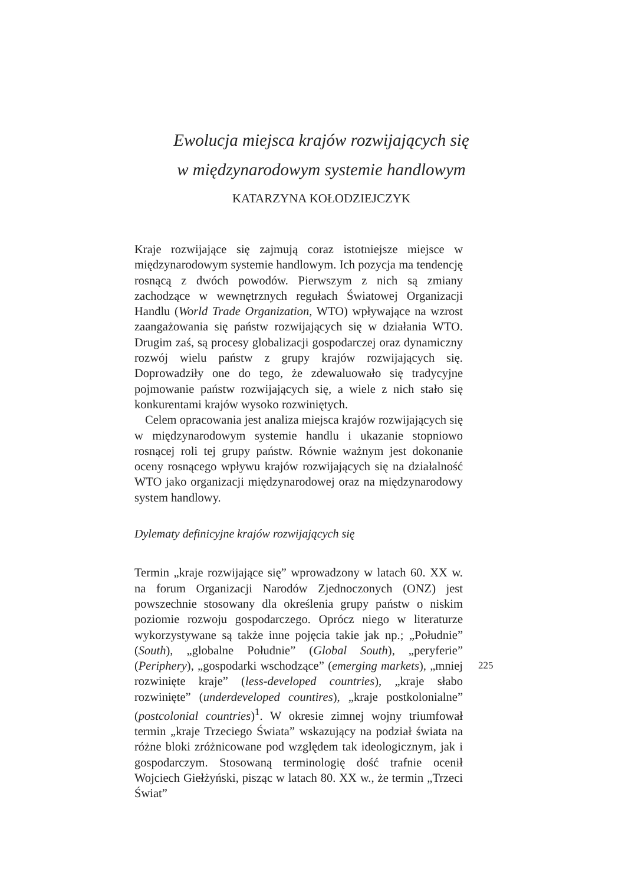Ewolucja miejsca krajów rozwijających się
w międzynarodowym systemie handlowym
KATARZYNA KOŁODZIEJCZYK
Kraje rozwijające się zajmują coraz istotniejsze miejsce w międzynarodowym systemie handlowym. Ich pozycja ma tendencję rosnącą z dwóch powodów. Pierwszym z nich są zmiany zachodzące w wewnętrznych regułach Światowej Organizacji Handlu (World Trade Organization, WTO) wpływające na wzrost zaangażowania się państw rozwijających się w działania WTO. Drugim zaś, są procesy globalizacji gospodarczej oraz dynamiczny rozwój wielu państw z grupy krajów rozwijających się. Doprowadziły one do tego, że zdewaluowało się tradycyjne pojmowanie państw rozwijających się, a wiele z nich stało się konkurentami krajów wysoko rozwiniętych.
Celem opracowania jest analiza miejsca krajów rozwijających się w międzynarodowym systemie handlu i ukazanie stopniowo rosnącej roli tej grupy państw. Równie ważnym jest dokonanie oceny rosnącego wpływu krajów rozwijających się na działalność WTO jako organizacji międzynarodowej oraz na międzynarodowy system handlowy.
Dylematy definicyjne krajów rozwijających się
Termin „kraje rozwijające się” wprowadzony w latach 60. XX w. na forum Organizacji Narodów Zjednoczonych (ONZ) jest powszechnie stosowany dla określenia grupy państw o niskim poziomie rozwoju gospodarczego. Oprócz niego w literaturze wykorzystywane są także inne pojęcia takie jak np.; „Południe” (South), „globalne Południe” (Global South), „peryferie” (Periphery), „gospodarki wschodzące” (emerging markets), „mniej rozwinięte kraje” (less-developed countries), „kraje słabo rozwinięte” (underdeveloped countires), „kraje postkolonialne” (postcolonial countries)<sup>1</sup>. W okresie zimnej wojny triumfował termin „kraje Trzeciego Świata” wskazujący na podział świata na różne bloki zróżnicowane pod względem tak ideologicznym, jak i gospodarczym. Stosowaną terminologię dość trafnie ocenił Wojciech Giełżyński, pisząc w latach 80. XX w., że termin „Trzeci Świat”
225